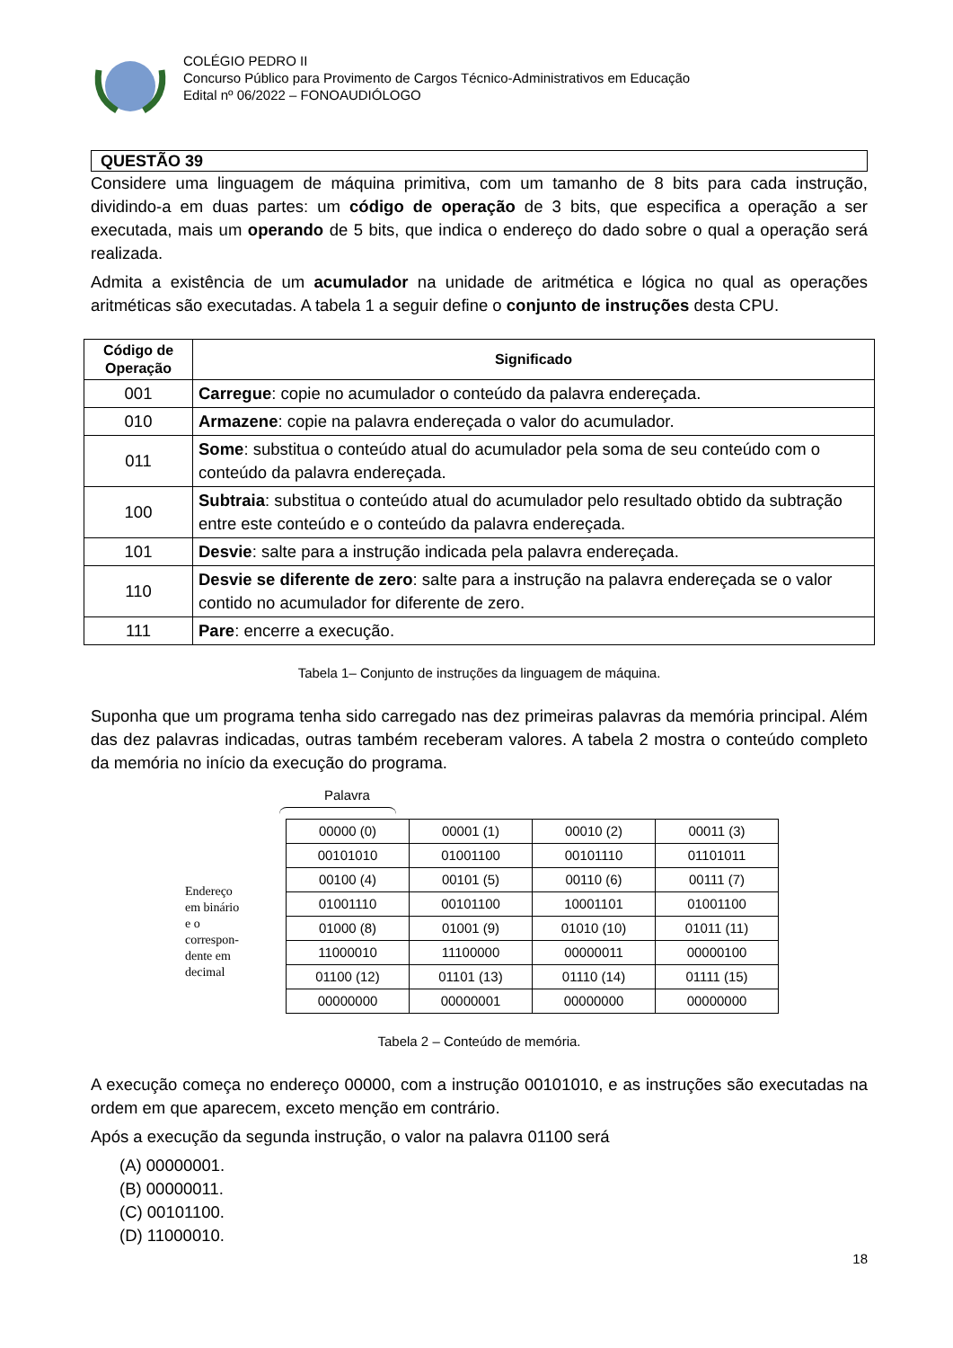COLÉGIO PEDRO II
Concurso Público para Provimento de Cargos Técnico-Administrativos em Educação
Edital nº 06/2022 – FONOAUDIÓLOGO
QUESTÃO 39
Considere uma linguagem de máquina primitiva, com um tamanho de 8 bits para cada instrução, dividindo-a em duas partes: um código de operação de 3 bits, que especifica a operação a ser executada, mais um operando de 5 bits, que indica o endereço do dado sobre o qual a operação será realizada.
Admita a existência de um acumulador na unidade de aritmética e lógica no qual as operações aritméticas são executadas. A tabela 1 a seguir define o conjunto de instruções desta CPU.
| Código de Operação | Significado |
| --- | --- |
| 001 | Carregue : copie no acumulador o conteúdo da palavra endereçada. |
| 010 | Armazene : copie na palavra endereçada o valor do acumulador. |
| 011 | Some : substitua o conteúdo atual do acumulador pela soma de seu conteúdo com o conteúdo da palavra endereçada. |
| 100 | Subtraia : substitua o conteúdo atual do acumulador pelo resultado obtido da subtração entre este conteúdo e o conteúdo da palavra endereçada. |
| 101 | Desvie : salte para a instrução indicada pela palavra endereçada. |
| 110 | Desvie se diferente de zero : salte para a instrução na palavra endereçada se o valor contido no acumulador for diferente de zero. |
| 111 | Pare : encerre a execução. |
Tabela 1– Conjunto de instruções da linguagem de máquina.
Suponha que um programa tenha sido carregado nas dez primeiras palavras da memória principal. Além das dez palavras indicadas, outras também receberam valores. A tabela 2 mostra o conteúdo completo da memória no início da execução do programa.
Palavra
Endereço
em binário
e o
correspon-
dente em
decimal
| 00000 (0) | 00001 (1) | 00010 (2) | 00011 (3) |
| 00101010 | 01001100 | 00101110 | 01101011 |
| 00100 (4) | 00101 (5) | 00110 (6) | 00111 (7) |
| 01001110 | 00101100 | 10001101 | 01001100 |
| 01000 (8) | 01001 (9) | 01010 (10) | 01011 (11) |
| 11000010 | 11100000 | 00000011 | 00000100 |
| 01100 (12) | 01101 (13) | 01110 (14) | 01111 (15) |
| 00000000 | 00000001 | 00000000 | 00000000 |
Tabela 2 – Conteúdo de memória.
A execução começa no endereço 00000, com a instrução 00101010, e as instruções são executadas na ordem em que aparecem, exceto menção em contrário.
Após a execução da segunda instrução, o valor na palavra 01100 será
(A) 00000001.
(B) 00000011.
(C) 00101100.
(D) 11000010.
18